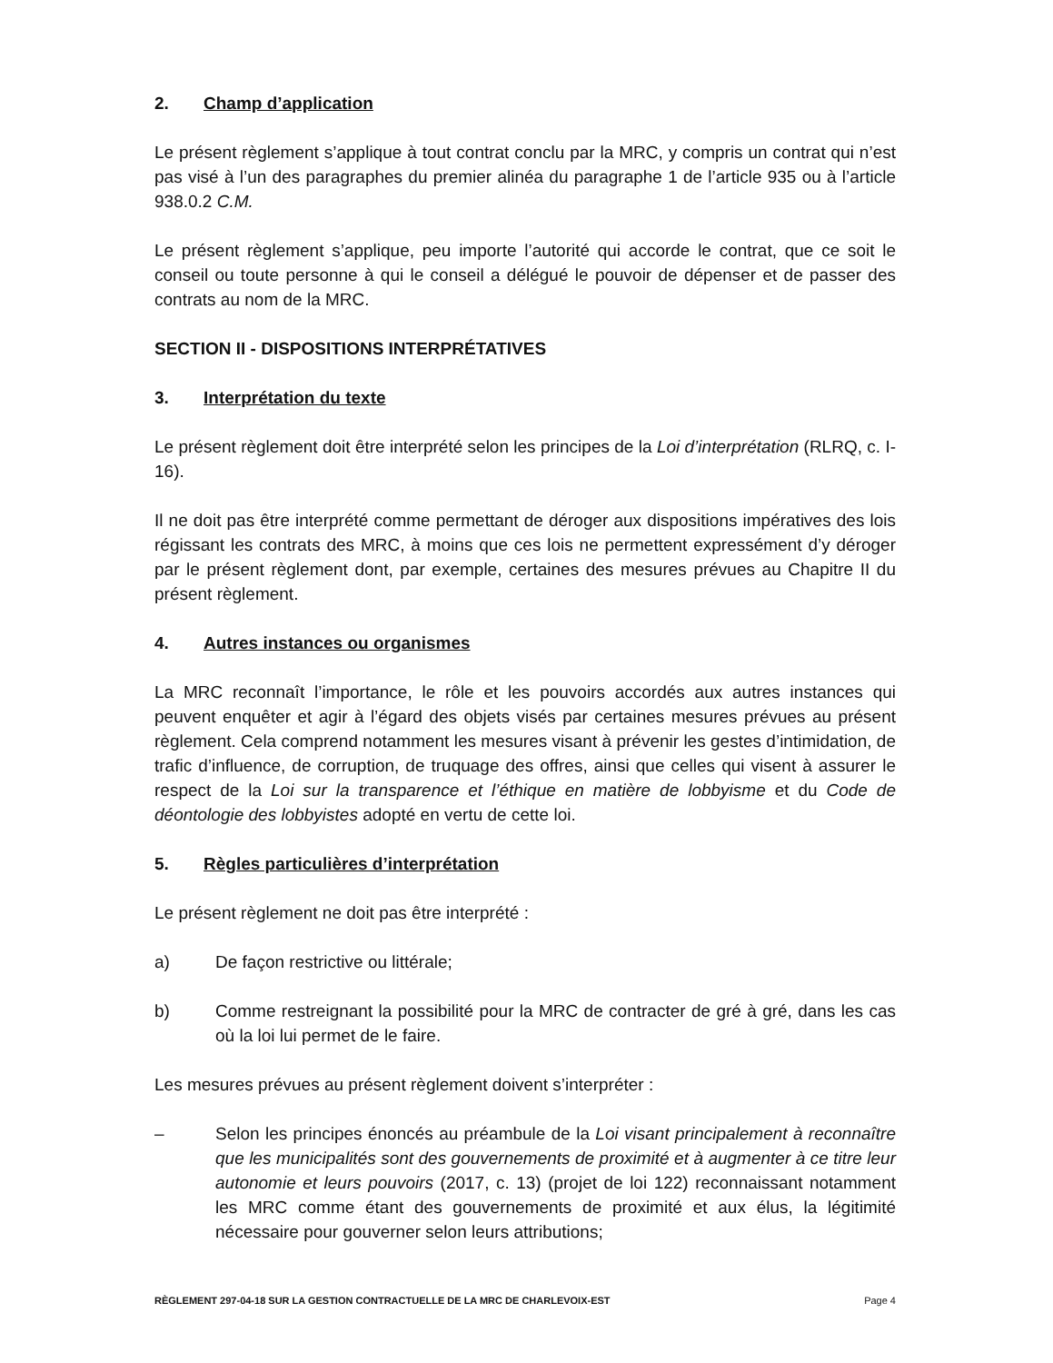2. Champ d’application
Le présent règlement s’applique à tout contrat conclu par la MRC, y compris un contrat qui n’est pas visé à l’un des paragraphes du premier alinéa du paragraphe 1 de l’article 935 ou à l’article 938.0.2 C.M.
Le présent règlement s’applique, peu importe l’autorité qui accorde le contrat, que ce soit le conseil ou toute personne à qui le conseil a délégué le pouvoir de dépenser et de passer des contrats au nom de la MRC.
SECTION II - DISPOSITIONS INTERPRÉTATIVES
3. Interprétation du texte
Le présent règlement doit être interprété selon les principes de la Loi d’interprétation (RLRQ, c. I-16).
Il ne doit pas être interprété comme permettant de déroger aux dispositions impératives des lois régissant les contrats des MRC, à moins que ces lois ne permettent expressément d’y déroger par le présent règlement dont, par exemple, certaines des mesures prévues au Chapitre II du présent règlement.
4. Autres instances ou organismes
La MRC reconnaît l’importance, le rôle et les pouvoirs accordés aux autres instances qui peuvent enquêter et agir à l’égard des objets visés par certaines mesures prévues au présent règlement. Cela comprend notamment les mesures visant à prévenir les gestes d’intimidation, de trafic d’influence, de corruption, de truquage des offres, ainsi que celles qui visent à assurer le respect de la Loi sur la transparence et l’éthique en matière de lobbyisme et du Code de déontologie des lobbyistes adopté en vertu de cette loi.
5. Règles particulières d’interprétation
Le présent règlement ne doit pas être interprété :
a) De façon restrictive ou littérale;
b) Comme restreignant la possibilité pour la MRC de contracter de gré à gré, dans les cas où la loi lui permet de le faire.
Les mesures prévues au présent règlement doivent s’interpréter :
– Selon les principes énoncés au préambule de la Loi visant principalement à reconnaître que les municipalités sont des gouvernements de proximité et à augmenter à ce titre leur autonomie et leurs pouvoirs (2017, c. 13) (projet de loi 122) reconnaissant notamment les MRC comme étant des gouvernements de proximité et aux élus, la légitimité nécessaire pour gouverner selon leurs attributions;
RÈGLEMENT 297-04-18 SUR LA GESTION CONTRACTUELLE DE LA MRC DE CHARLEVOIX-EST Page 4